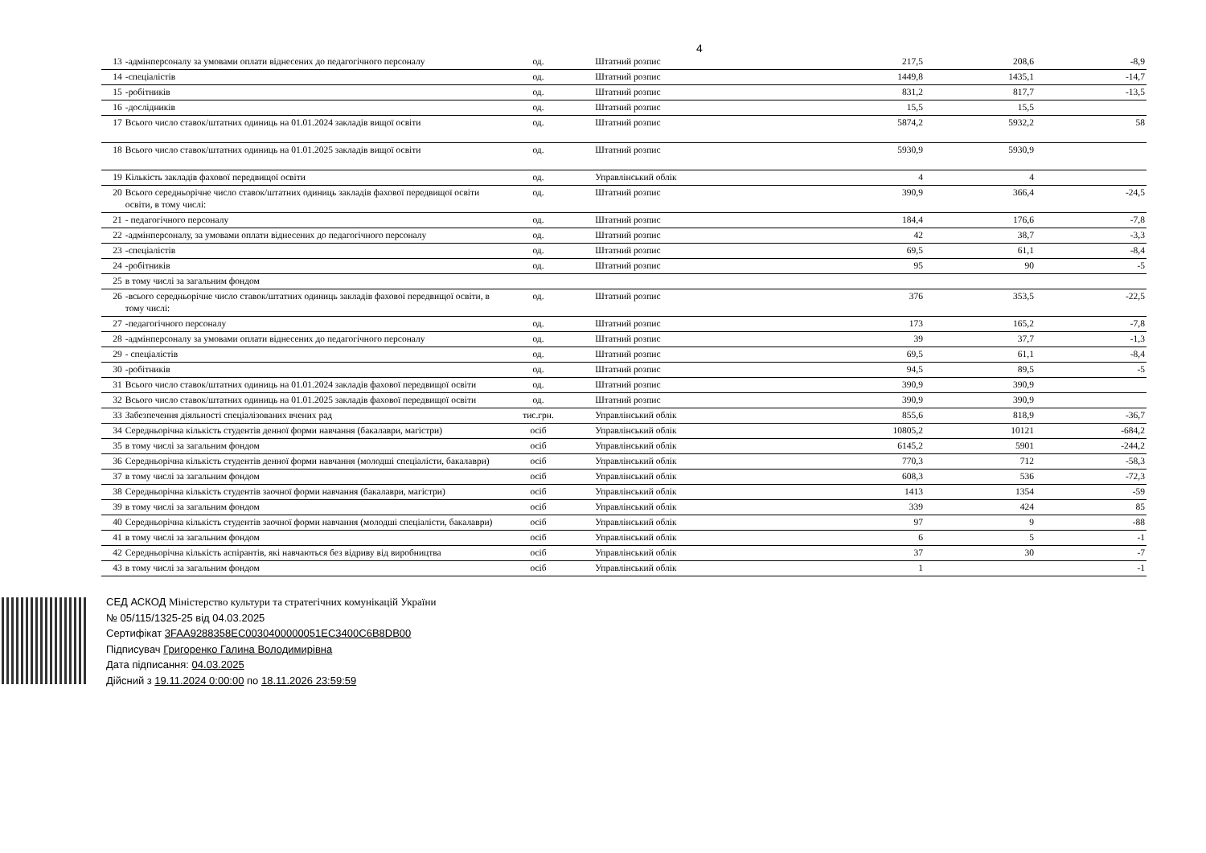4
| 13 | -адмінперсоналу за умовами оплати віднесених до педагогічного персоналу | од. | Штатний розпис | 217,5 | 208,6 | -8,9 |
| 14 | -спеціалістів | од. | Штатний розпис | 1449,8 | 1435,1 | -14,7 |
| 15 | -робітників | од. | Штатний розпис | 831,2 | 817,7 | -13,5 |
| 16 | -дослідників | од. | Штатний розпис | 15,5 | 15,5 | |
| 17 | Всього число ставок/штатних одиниць на 01.01.2024 закладів вищої освіти | од. | Штатний розпис | 5874,2 | 5932,2 | 58 |
| 18 | Всього число ставок/штатних одиниць на 01.01.2025 закладів вищої освіти | од. | Штатний розпис | 5930,9 | 5930,9 | |
| 19 | Кількість закладів фахової передвищої освіти | од. | Управлінський облік | 4 | 4 | |
| 20 | Всього середньорічне число ставок/штатних одиниць закладів фахової передвищої освіти освіти, в тому числі: | од. | Штатний розпис | 390,9 | 366,4 | -24,5 |
| 21 | - педагогічного персоналу | од. | Штатний розпис | 184,4 | 176,6 | -7,8 |
| 22 | -адмінперсоналу, за умовами оплати віднесених до педагогічного персоналу | од. | Штатний розпис | 42 | 38,7 | -3,3 |
| 23 | -спеціалістів | од. | Штатний розпис | 69,5 | 61,1 | -8,4 |
| 24 | -робітників | од. | Штатний розпис | 95 | 90 | -5 |
| 25 | в тому числі за загальним фондом | | | | | |
| 26 | -всього середньорічне число ставок/штатних одиниць закладів фахової передвищої освіти, в тому числі: | од. | Штатний розпис | 376 | 353,5 | -22,5 |
| 27 | -педагогічного персоналу | од. | Штатний розпис | 173 | 165,2 | -7,8 |
| 28 | -адмінперсоналу за умовами оплати віднесених до педагогічного персоналу | од. | Штатний розпис | 39 | 37,7 | -1,3 |
| 29 | - спеціалістів | од. | Штатний розпис | 69,5 | 61,1 | -8,4 |
| 30 | -робітників | од. | Штатний розпис | 94,5 | 89,5 | -5 |
| 31 | Всього число ставок/штатних одиниць на 01.01.2024 закладів фахової передвищої освіти | од. | Штатний розпис | 390,9 | 390,9 | |
| 32 | Всього число ставок/штатних одиниць на 01.01.2025 закладів фахової передвищої освіти | од. | Штатний розпис | 390,9 | 390,9 | |
| 33 | Забезпечення діяльності спеціалізованих вчених рад | тис.грн. | Управлінський облік | 855,6 | 818,9 | -36,7 |
| 34 | Середньорічна кількість студентів денної форми навчання (бакалаври, магістри) | осіб | Управлінський облік | 10805,2 | 10121 | -684,2 |
| 35 | в тому числі за загальним фондом | осіб | Управлінський облік | 6145,2 | 5901 | -244,2 |
| 36 | Середньорічна кількість студентів денної форми навчання (молодші спеціалісти, бакалаври) | осіб | Управлінський облік | 770,3 | 712 | -58,3 |
| 37 | в тому числі за загальним фондом | осіб | Управлінський облік | 608,3 | 536 | -72,3 |
| 38 | Середньорічна кількість студентів заочної форми навчання (бакалаври, магістри) | осіб | Управлінський облік | 1413 | 1354 | -59 |
| 39 | в тому числі за загальним фондом | осіб | Управлінський облік | 339 | 424 | 85 |
| 40 | Середньорічна кількість студентів заочної форми навчання (молодші спеціалісти, бакалаври) | осіб | Управлінський облік | 97 | 9 | -88 |
| 41 | в тому числі за загальним фондом | осіб | Управлінський облік | 6 | 5 | -1 |
| 42 | Середньорічна кількість аспірантів, які навчаються без відриву від виробництва | осіб | Управлінський облік | 37 | 30 | -7 |
| 43 | в тому числі за загальним фондом | осіб | Управлінський облік | 1 | | -1 |
СЕД АСКОД Міністерство культури та стратегічних комунікацій України
№ 05/115/1325-25 від 04.03.2025
Сертифікат 3FAA9288358EC0030400000051EC3400C6B8DB00
Підписувач Григоренко Галина Володимирівна
Дата підписання: 04.03.2025
Дійсний з 19.11.2024 0:00:00 по 18.11.2026 23:59:59